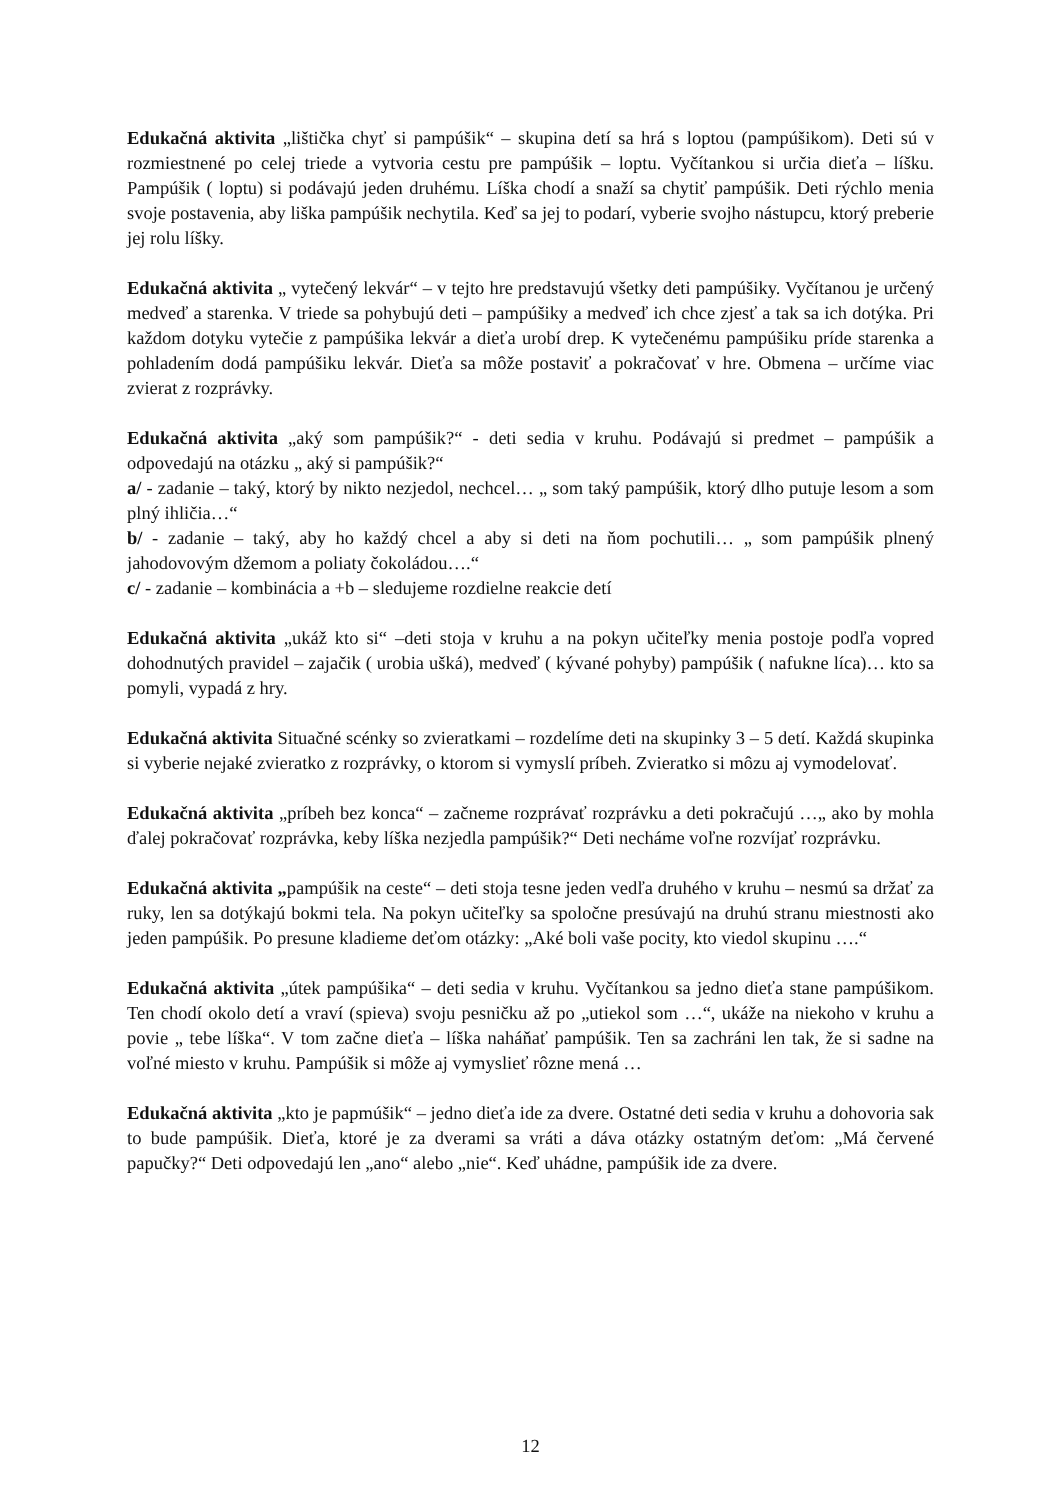Edukačná aktivita „lištička chyť si pampúšik“ – skupina detí sa hrá s loptou (pampúšikom). Deti sú v rozmiestnené po celej triede a vytvoria cestu pre pampúšik – loptu. Vyčítankou si určia dieťa – líšku. Pampúšik ( loptu) si podávajú jeden druhému. Líška chodí a snaží sa chytiť pampúšik. Deti rýchlo menia svoje postavenia, aby liška pampúšik nechytila. Keď sa jej to podarí, vyberie svojho nástupcu, ktorý preberie jej rolu líšky.
Edukačná aktivita „ vytečený lekvár“ – v tejto hre predstavujú všetky deti pampúšiky. Vyčítanou je určený medveď a starenka. V triede sa pohybujú deti – pampúšiky a medveď ich chce zjesť a tak sa ich dotýka. Pri každom dotyku vytečie z pampúšika lekvár a dieťa urobí drep. K vytečenému pampúšiku príde starenka a pohladením dodá pampúšiku lekvár. Dieťa sa môže postaviť a pokračovať v hre. Obmena – určíme viac zvierat z rozprávky.
Edukačná aktivita „aký som pampúšik?“ - deti sedia v kruhu. Podávajú si predmet – pampúšik a odpovedajú na otázku „ aký si pampúšik?“
a/ - zadanie – taký, ktorý by nikto nezjedol, nechcel… „ som taký pampúšik, ktorý dlho putuje lesom a som plný ihličia…“
b/ - zadanie – taký, aby ho každý chcel a aby si deti na ňom pochutili… „ som pampúšik plnený jahodovovým džemom a poliaty čokoládou….“
c/ - zadanie – kombinácia a +b – sledujeme rozdielne reakcie detí
Edukačná aktivita „ukáž kto si“ –deti stoja v kruhu a na pokyn učiteľky menia postoje podľa vopred dohodnutých pravidel – zajačik ( urobia ušká), medveď ( kývané pohyby) pampúšik ( nafukne líca)… kto sa pomyli, vypadá z hry.
Edukačná aktivita Situačné scénky so zvieratkami – rozdelíme deti na skupinky 3 – 5 detí. Každá skupinka si vyberie nejaké zvieratko z rozprávky, o ktorom si vymyslí príbeh. Zvieratko si môzu aj vymodelovať.
Edukačná aktivita „príbeh bez konca“ – začneme rozprávať rozprávku a deti pokračujú …„ ako by mohla ďalej pokračovať rozprávka, keby líška nezjedla pampúšik?“ Deti necháme voľne rozvíjať rozprávku.
Edukačná aktivita „pampúšik na ceste“ – deti stoja tesne jeden vedľa druhého v kruhu – nesmú sa držať za ruky, len sa dotýkajú bokmi tela. Na pokyn učiteľky sa spoločne presúvajú na druhú stranu miestnosti ako jeden pampúšik. Po presune kladieme deťom otázky: „Aké boli vaše pocity, kto viedol skupinu ….“
Edukačná aktivita „útek pampúšika“ – deti sedia v kruhu. Vyčítankou sa jedno dieťa stane pampúšikom. Ten chodí okolo detí a vraví (spieva) svoju pesničku až po „utiekol som …“, ukáže na niekoho v kruhu a povie „ tebe líška“. V tom začne dieťa – líška naháňať pampúšik. Ten sa zachráni len tak, že si sadne na voľné miesto v kruhu. Pampúšik si môže aj vymyslieť rôzne mená …
Edukačná aktivita „kto je papmúšik“ – jedno dieťa ide za dvere. Ostatné deti sedia v kruhu a dohovoria sak to bude pampúšik. Dieťa, ktoré je za dverami sa vráti a dáva otázky ostatným deťom: „Má červené papučky?“ Deti odpovedajú len „ano“ alebo „nie“. Keď uhádne, pampúšik ide za dvere.
12